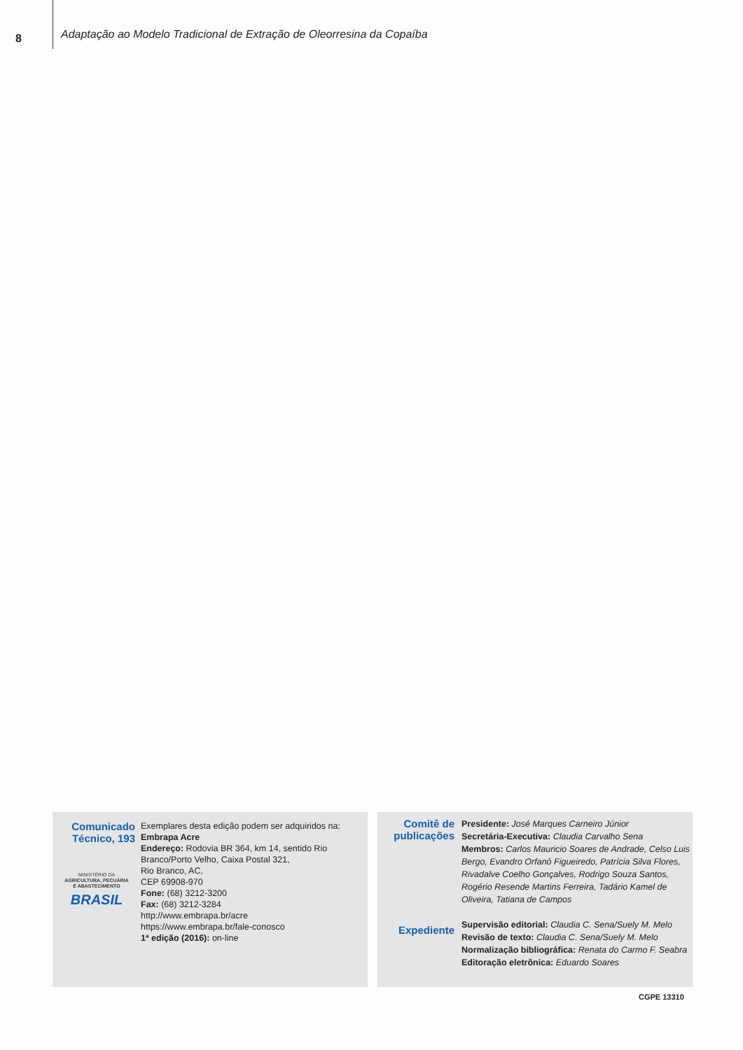8
Adaptação ao Modelo Tradicional de Extração de Oleorresina da Copaíba
Comunicado Técnico, 193
MINISTÉRIO DA
AGRICULTURA, PECUÁRIA
E ABASTECIMENTO
BRASIL
Exemplares desta edição podem ser adquiridos na:
Embrapa Acre
Endereço: Rodovia BR 364, km 14, sentido Rio Branco/Porto Velho, Caixa Postal 321,
Rio Branco, AC,
CEP 69908-970
Fone: (68) 3212-3200
Fax: (68) 3212-3284
http://www.embrapa.br/acre
https://www.embrapa.br/fale-conosco
1ª edição (2016): on-line
Comitê de publicações
Expediente
Presidente: José Marques Carneiro Júnior
Secretária-Executiva: Claudia Carvalho Sena
Membros: Carlos Mauricio Soares de Andrade, Celso Luis Bergo, Evandro Orfanó Figueiredo, Patrícia Silva Flores, Rivadalve Coelho Gonçalves, Rodrigo Souza Santos, Rogério Resende Martins Ferreira, Tadário Kamel de Oliveira, Tatiana de Campos
Supervisão editorial: Claudia C. Sena/Suely M. Melo
Revisão de texto: Claudia C. Sena/Suely M. Melo
Normalização bibliográfica: Renata do Carmo F. Seabra
Editoração eletrônica: Eduardo Soares
CGPE 13310